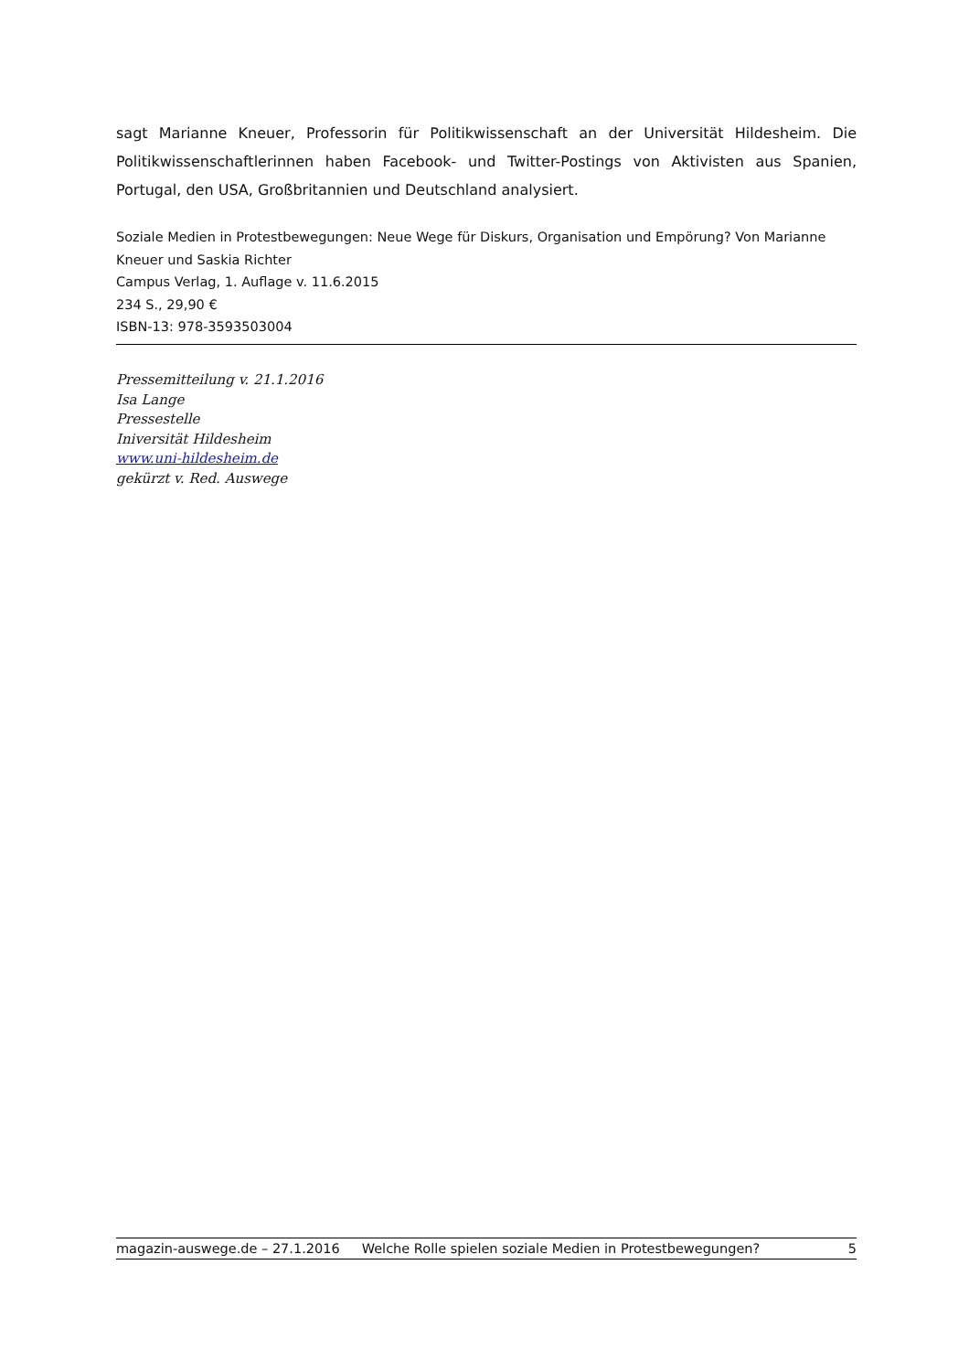sagt Marianne Kneuer, Professorin für Politikwissenschaft an der Universität Hildesheim. Die Politikwissenschaftlerinnen haben Facebook- und Twitter-Postings von Aktivisten aus Spanien, Portugal, den USA, Großbritannien und Deutschland analysiert.
Soziale Medien in Protestbewegungen: Neue Wege für Diskurs, Organisation und Empörung? Von Marianne Kneuer und Saskia Richter
Campus Verlag, 1. Auflage v. 11.6.2015
234 S., 29,90 €
ISBN-13: 978-3593503004
Pressemitteilung v. 21.1.2016
Isa Lange
Pressestelle
Iniversität Hildesheim
www.uni-hildesheim.de
gekürzt v. Red. Auswege
magazin-auswege.de – 27.1.2016 Welche Rolle spielen soziale Medien in Protestbewegungen? 5